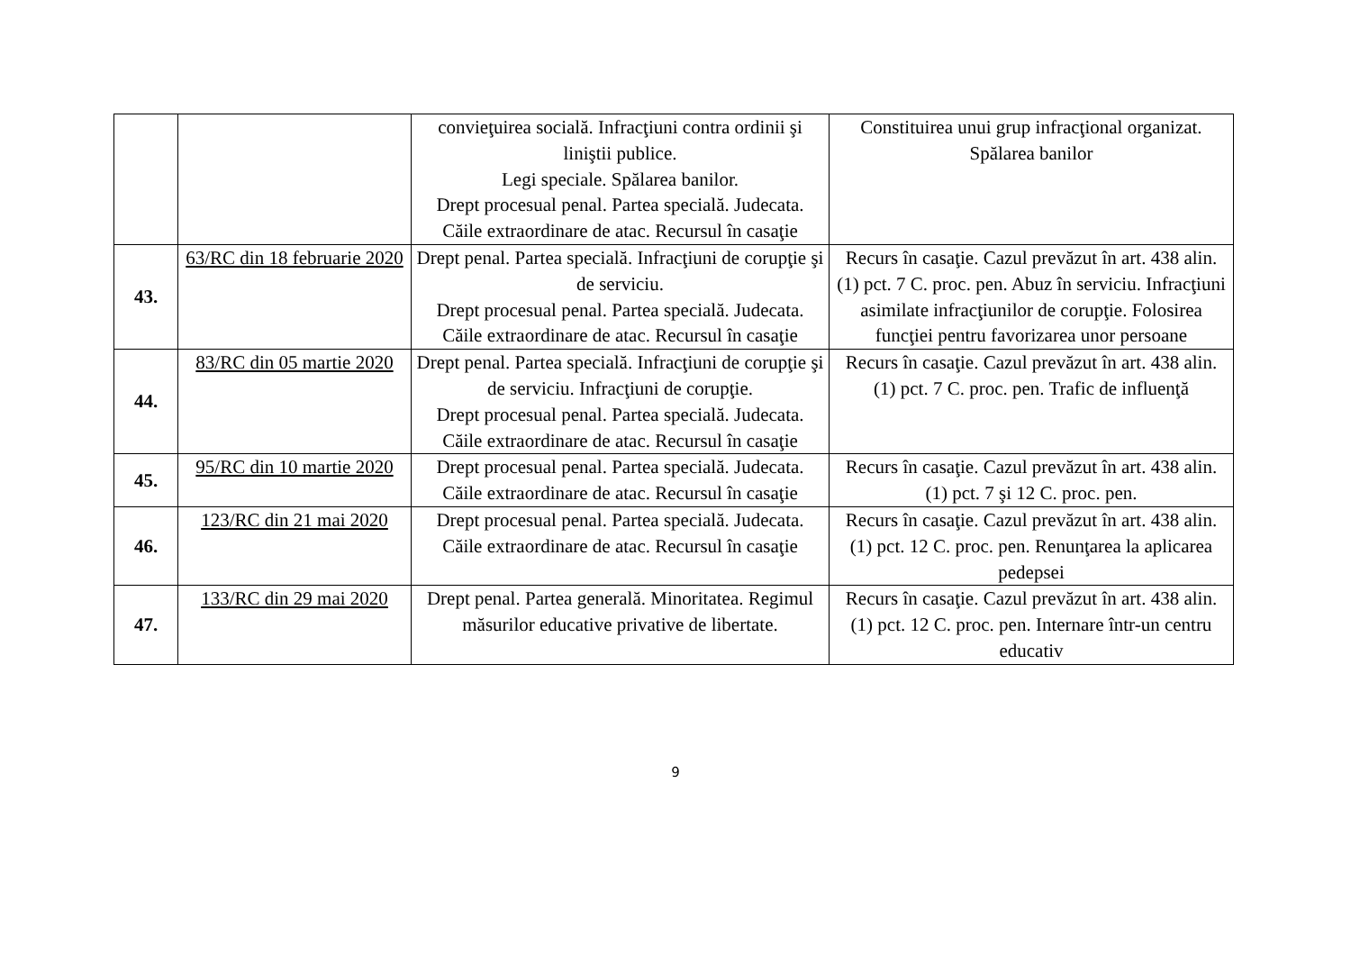| | | convieţuirea socială. Infracţiuni contra ordinii şi liniştii publice. Legi speciale. Spălarea banilor. Drept procesual penal. Partea specială. Judecata. Căile extraordinare de atac. Recursul în casaţie | Constituirea unui grup infracţional organizat. Spălarea banilor |
| 43. | 63/RC din 18 februarie 2020 | Drept penal. Partea specială. Infracţiuni de corupţie şi de serviciu. Drept procesual penal. Partea specială. Judecata. Căile extraordinare de atac. Recursul în casaţie | Recurs în casaţie. Cazul prevăzut în art. 438 alin. (1) pct. 7 C. proc. pen. Abuz în serviciu. Infracţiuni asimilate infracţiunilor de corupţie. Folosirea funcţiei pentru favorizarea unor persoane |
| 44. | 83/RC din 05 martie 2020 | Drept penal. Partea specială. Infracţiuni de corupţie şi de serviciu. Infracţiuni de corupţie. Drept procesual penal. Partea specială. Judecata. Căile extraordinare de atac. Recursul în casaţie | Recurs în casaţie. Cazul prevăzut în art. 438 alin. (1) pct. 7 C. proc. pen. Trafic de influenţă |
| 45. | 95/RC din 10 martie 2020 | Drept procesual penal. Partea specială. Judecata. Căile extraordinare de atac. Recursul în casaţie | Recurs în casaţie. Cazul prevăzut în art. 438 alin. (1) pct. 7 şi 12 C. proc. pen. |
| 46. | 123/RC din 21 mai 2020 | Drept procesual penal. Partea specială. Judecata. Căile extraordinare de atac. Recursul în casaţie | Recurs în casaţie. Cazul prevăzut în art. 438 alin. (1) pct. 12 C. proc. pen. Renunţarea la aplicarea pedepsei |
| 47. | 133/RC din 29 mai 2020 | Drept penal. Partea generală. Minoritatea. Regimul măsurilor educative privative de libertate. | Recurs în casaţie. Cazul prevăzut în art. 438 alin. (1) pct. 12 C. proc. pen. Internare într-un centru educativ |
9